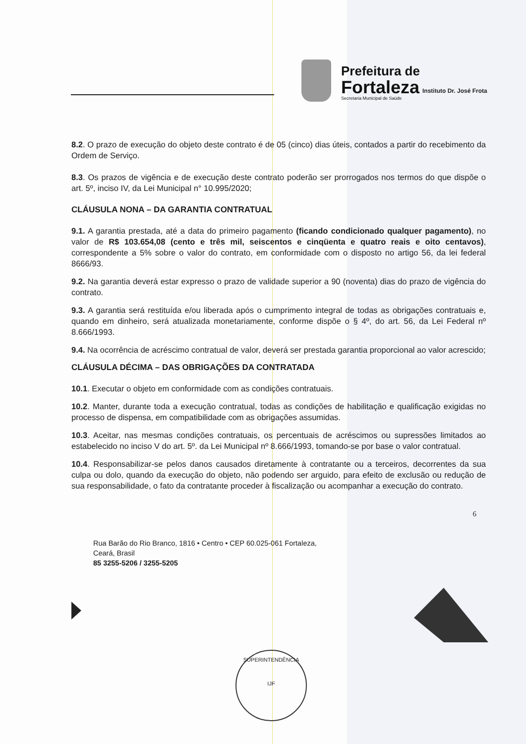Prefeitura de
Fortaleza
Secretaria Municipal de Saúde
Instituto Dr. José Frota
8.2. O prazo de execução do objeto deste contrato é de 05 (cinco) dias úteis, contados a partir do recebimento da Ordem de Serviço.
8.3. Os prazos de vigência e de execução deste contrato poderão ser prorrogados nos termos do que dispõe o art. 5º, inciso IV, da Lei Municipal n° 10.995/2020;
CLÁUSULA NONA – DA GARANTIA CONTRATUAL
9.1. A garantia prestada, até a data do primeiro pagamento (ficando condicionado qualquer pagamento), no valor de R$ 103.654,08 (cento e três mil, seiscentos e cinqüenta e quatro reais e oito centavos), correspondente a 5% sobre o valor do contrato, em conformidade com o disposto no artigo 56, da lei federal 8666/93.
9.2. Na garantia deverá estar expresso o prazo de validade superior a 90 (noventa) dias do prazo de vigência do contrato.
9.3. A garantia será restituída e/ou liberada após o cumprimento integral de todas as obrigações contratuais e, quando em dinheiro, será atualizada monetariamente, conforme dispõe o § 4º, do art. 56, da Lei Federal nº 8.666/1993.
9.4. Na ocorrência de acréscimo contratual de valor, deverá ser prestada garantia proporcional ao valor acrescido;
CLÁUSULA DÉCIMA – DAS OBRIGAÇÕES DA CONTRATADA
10.1. Executar o objeto em conformidade com as condições contratuais.
10.2. Manter, durante toda a execução contratual, todas as condições de habilitação e qualificação exigidas no processo de dispensa, em compatibilidade com as obrigações assumidas.
10.3. Aceitar, nas mesmas condições contratuais, os percentuais de acréscimos ou supressões limitados ao estabelecido no inciso V do art. 5º. da Lei Municipal nº 8.666/1993, tomando-se por base o valor contratual.
10.4. Responsabilizar-se pelos danos causados diretamente à contratante ou a terceiros, decorrentes da sua culpa ou dolo, quando da execução do objeto, não podendo ser arguido, para efeito de exclusão ou redução de sua responsabilidade, o fato da contratante proceder à fiscalização ou acompanhar a execução do contrato.
6
Rua Barão do Rio Branco, 1816 • Centro • CEP 60.025-061 Fortaleza,
Ceará, Brasil
85 3255-5206 / 3255-5205
SUPERINTENDÊNCIA
IJF